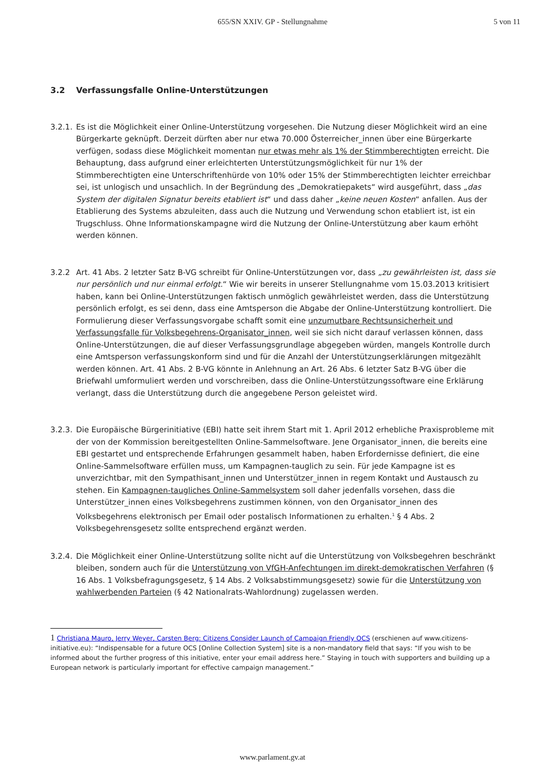655/SN XXIV. GP - Stellungnahme
5 von 11
3.2 Verfassungsfalle Online-Unterstützungen
3.2.1.
Es ist die Möglichkeit einer Online-Unterstützung vorgesehen. Die Nutzung dieser Möglichkeit wird an eine Bürgerkarte geknüpft. Derzeit dürften aber nur etwa 70.000 Österreicher_innen über eine Bürgerkarte verfügen, sodass diese Möglichkeit momentan nur etwas mehr als 1% der Stimmberechtigten erreicht. Die Behauptung, dass aufgrund einer erleichterten Unterstützungsmöglichkeit für nur 1% der Stimmberechtigten eine Unterschriftenhürde von 10% oder 15% der Stimmberechtigten leichter erreichbar sei, ist unlogisch und unsachlich. In der Begründung des „Demokratiepakets“ wird ausgeführt, dass „das System der digitalen Signatur bereits etabliert ist“ und dass daher „keine neuen Kosten“ anfallen. Aus der Etablierung des Systems abzuleiten, dass auch die Nutzung und Verwendung schon etabliert ist, ist ein Trugschluss. Ohne Informationskampagne wird die Nutzung der Online-Unterstützung aber kaum erhöht werden können.
3.2.2 Art. 41 Abs. 2 letzter Satz B-VG schreibt für Online-Unterstützungen vor, dass „zu gewährleisten ist, dass sie nur persönlich und nur einmal erfolgt.“ Wie wir bereits in unserer Stellungnahme vom 15.03.2013 kritisiert haben, kann bei Online-Unterstützungen faktisch unmöglich gewährleistet werden, dass die Unterstützung persönlich erfolgt, es sei denn, dass eine Amtsperson die Abgabe der Online-Unterstützung kontrolliert. Die Formulierung dieser Verfassungsvorgabe schafft somit eine unzumutbare Rechtsunsicherheit und Verfassungsfalle für Volksbegehrens-Organisator_innen, weil sie sich nicht darauf verlassen können, dass Online-Unterstützungen, die auf dieser Verfassungsgrundlage abgegeben würden, mangels Kontrolle durch eine Amtsperson verfassungskonform sind und für die Anzahl der Unterstützungserklärungen mitgezählt werden können. Art. 41 Abs. 2 B-VG könnte in Anlehnung an Art. 26 Abs. 6 letzter Satz B-VG über die Briefwahl umformuliert werden und vorschreiben, dass die Online-Unterstützungssoftware eine Erklärung verlangt, dass die Unterstützung durch die angegebene Person geleistet wird.
3.2.3.
Die Europäische Bürgerinitiative (EBI) hatte seit ihrem Start mit 1. April 2012 erhebliche Praxisprobleme mit der von der Kommission bereitgestellten Online-Sammelsoftware. Jene Organisator_innen, die bereits eine EBI gestartet und entsprechende Erfahrungen gesammelt haben, haben Erfordernisse definiert, die eine Online-Sammelsoftware erfüllen muss, um Kampagnen-tauglich zu sein. Für jede Kampagne ist es unverzichtbar, mit den Sympathisant_innen und Unterstützer_innen in regem Kontakt und Austausch zu stehen. Ein Kampagnen-taugliches Online-Sammelsystem soll daher jedenfalls vorsehen, dass die Unterstützer_innen eines Volksbegehrens zustimmen können, von den Organisator_innen des Volksbegehrens elektronisch per Email oder postalisch Informationen zu erhalten.<sup>1</sup> § 4 Abs. 2 Volksbegehrensgesetz sollte entsprechend ergänzt werden.
3.2.4.
Die Möglichkeit einer Online-Unterstützung sollte nicht auf die Unterstützung von Volksbegehren beschränkt bleiben, sondern auch für die Unterstützung von VfGH-Anfechtungen im direkt-demokratischen Verfahren (§ 16 Abs. 1 Volksbefragungsgesetz, § 14 Abs. 2 Volksabstimmungsgesetz) sowie für die Unterstützung von wahlwerbenden Parteien (§ 42 Nationalrats-Wahlordnung) zugelassen werden.
1 Christiana Mauro, Jerry Weyer, Carsten Berg: Citizens Consider Launch of Campaign Friendly OCS (erschienen auf www.citizens-initiative.eu): “Indispensable for a future OCS [Online Collection System] site is a non-mandatory field that says: “If you wish to be informed about the further progress of this initiative, enter your email address here.” Staying in touch with supporters and building up a European network is particularly important for effective campaign management.”
www.parlament.gv.at